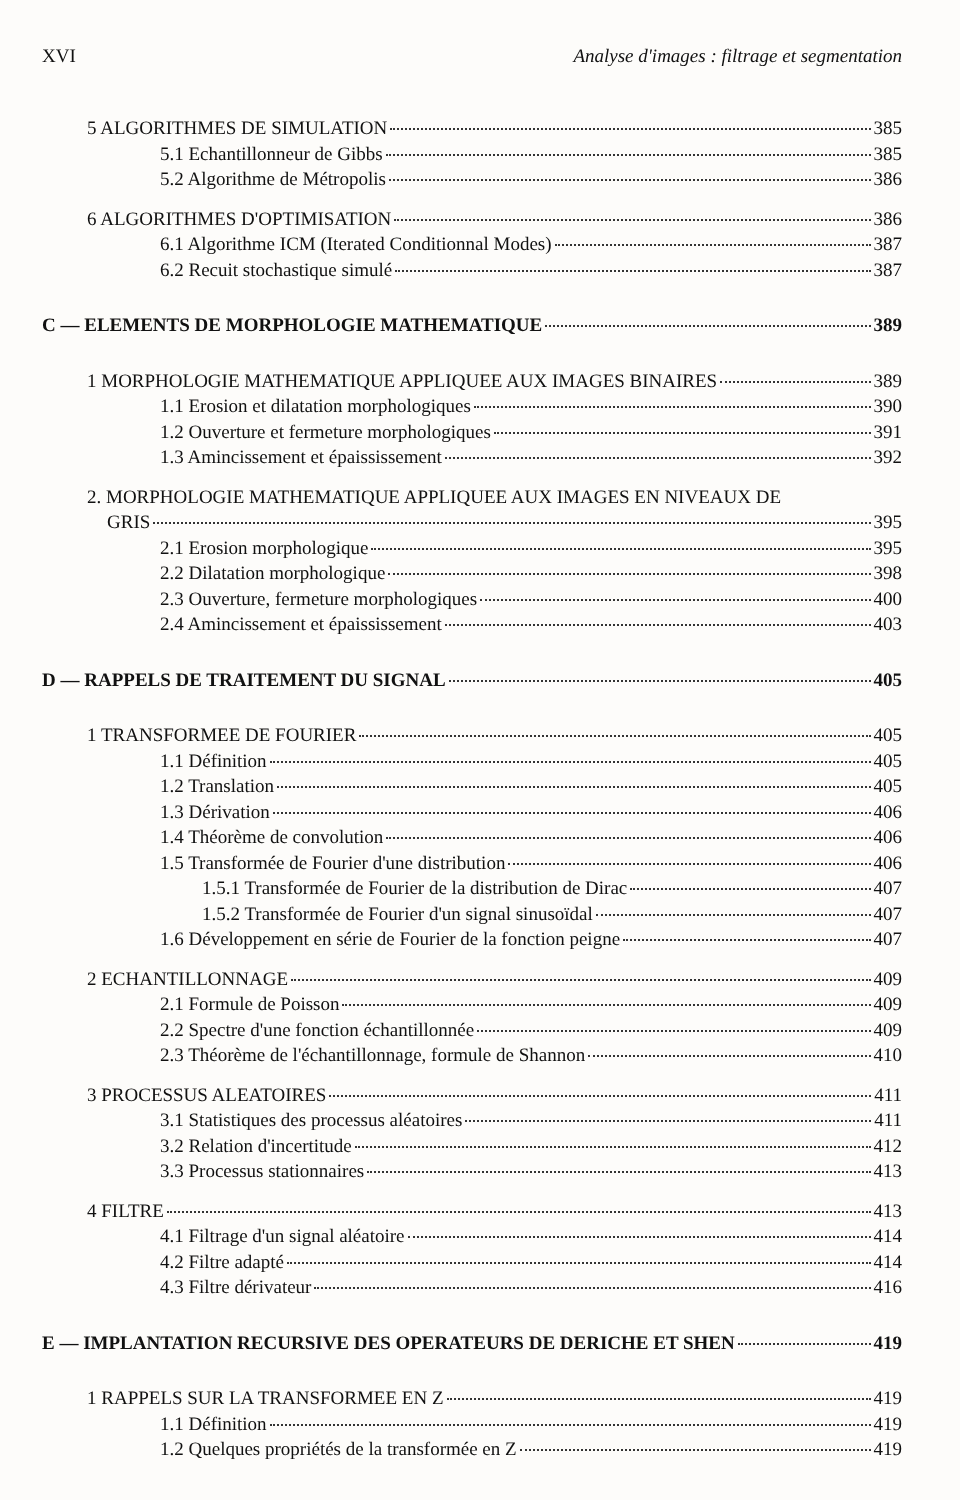XVI Analyse d'images : filtrage et segmentation
5 ALGORITHMES DE SIMULATION 385
5.1 Echantillonneur de Gibbs 385
5.2 Algorithme de Métropolis 386
6 ALGORITHMES D'OPTIMISATION 386
6.1 Algorithme ICM (Iterated Conditionnal Modes) 387
6.2 Recuit stochastique simulé 387
C — ELEMENTS DE MORPHOLOGIE MATHEMATIQUE 389
1 MORPHOLOGIE MATHEMATIQUE APPLIQUEE AUX IMAGES BINAIRES 389
1.1 Erosion et dilatation morphologiques 390
1.2 Ouverture et fermeture morphologiques 391
1.3 Amincissement et épaississement 392
2. MORPHOLOGIE MATHEMATIQUE APPLIQUEE AUX IMAGES EN NIVEAUX DE
GRIS 395
2.1 Erosion morphologique 395
2.2 Dilatation morphologique 398
2.3 Ouverture, fermeture morphologiques 400
2.4 Amincissement et épaississement 403
D — RAPPELS DE TRAITEMENT DU SIGNAL 405
1 TRANSFORMEE DE FOURIER 405
1.1 Définition 405
1.2 Translation 405
1.3 Dérivation 406
1.4 Théorème de convolution 406
1.5 Transformée de Fourier d'une distribution 406
1.5.1 Transformée de Fourier de la distribution de Dirac 407
1.5.2 Transformée de Fourier d'un signal sinusoïdal 407
1.6 Développement en série de Fourier de la fonction peigne 407
2 ECHANTILLONNAGE 409
2.1 Formule de Poisson 409
2.2 Spectre d'une fonction échantillonnée 409
2.3 Théorème de l'échantillonnage, formule de Shannon 410
3 PROCESSUS ALEATOIRES 411
3.1 Statistiques des processus aléatoires 411
3.2 Relation d'incertitude 412
3.3 Processus stationnaires 413
4 FILTRE 413
4.1 Filtrage d'un signal aléatoire 414
4.2 Filtre adapté 414
4.3 Filtre dérivateur 416
E — IMPLANTATION RECURSIVE DES OPERATEURS DE DERICHE ET SHEN 419
1 RAPPELS SUR LA TRANSFORMEE EN Z 419
1.1 Définition 419
1.2 Quelques propriétés de la transformée en Z 419